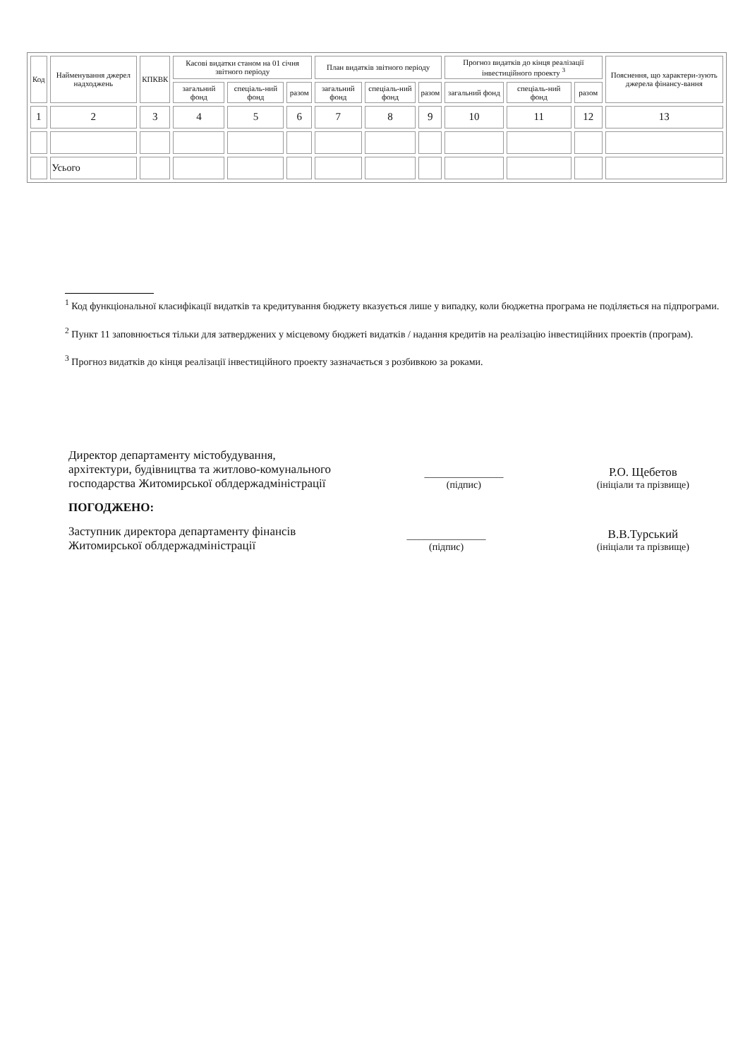| Код | Найменування джерел надходжень | КПКВК | Касові видатки станом на 01 січня звітного періоду | | | План видатків звітного періоду | | | Прогноз видатків до кінця реалізації інвестиційного проекту <sup>3</sup> | | | Пояснення, що характери-зують джерела фінансу-вання |
| --- | --- | --- | --- | --- | --- | --- | --- | --- | --- | --- | --- | --- |
| | | | загальний фонд | спеціаль-ний фонд | разом | загальний фонд | спеціаль-ний фонд | разом | загальний фонд | спеціаль-ний фонд | разом | |
| 1 | 2 | 3 | 4 | 5 | 6 | 7 | 8 | 9 | 10 | 11 | 12 | 13 |
| | Усього | | | | | | | | | | | |
<sup>1</sup> Код функціональної класифікації видатків та кредитування бюджету вказується лише у випадку, коли бюджетна програма не поділяється на підпрограми.
<sup>2</sup> Пункт 11 заповнюється тільки для затверджених у місцевому бюджеті видатків / надання кредитів на реалізацію інвестиційних проектів (програм).
<sup>3</sup> Прогноз видатків до кінця реалізації інвестиційного проекту зазначається з розбивкою за роками.
Директор департаменту містобудування,
архітектури, будівництва та житлово-комунального
господарства Житомирської облдержадміністрації
________________
(підпис)
Р.О. Щебетов
(ініціали та прізвище)
ПОГОДЖЕНО:
Заступник директора департаменту фінансів
Житомирської облдержадміністрації
________________
(підпис)
В.В.Турський
(ініціали та прізвище)